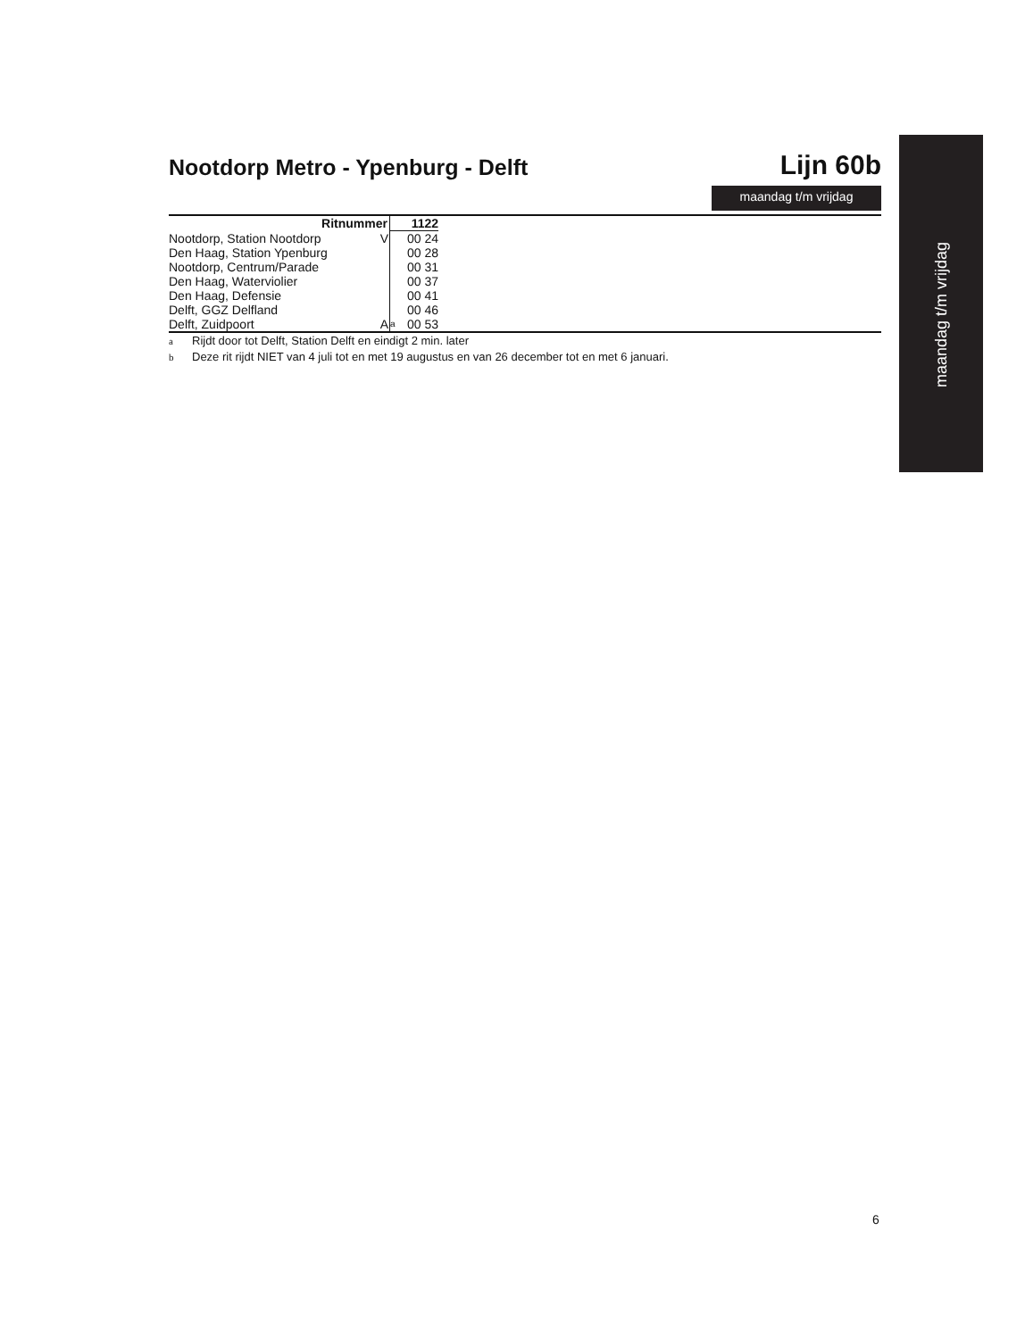Nootdorp Metro - Ypenburg - Delft
Lijn 60b
maandag t/m vrijdag
| Ritnummer | | 1122 | |
| --- | --- | --- | --- |
| Nootdorp, Station Nootdorp | V | | 00 24 |
| Den Haag, Station Ypenburg | | | 00 28 |
| Nootdorp, Centrum/Parade | | | 00 31 |
| Den Haag, Waterviolier | | | 00 37 |
| Den Haag, Defensie | | | 00 41 |
| Delft, GGZ Delfland | | | 00 46 |
| Delft, Zuidpoort | A | a | 00 53 |
a Rijdt door tot Delft, Station Delft en eindigt 2 min. later
b Deze rit rijdt NIET van 4 juli tot en met 19 augustus en van 26 december tot en met 6 januari.
maandag t/m vrijdag
6